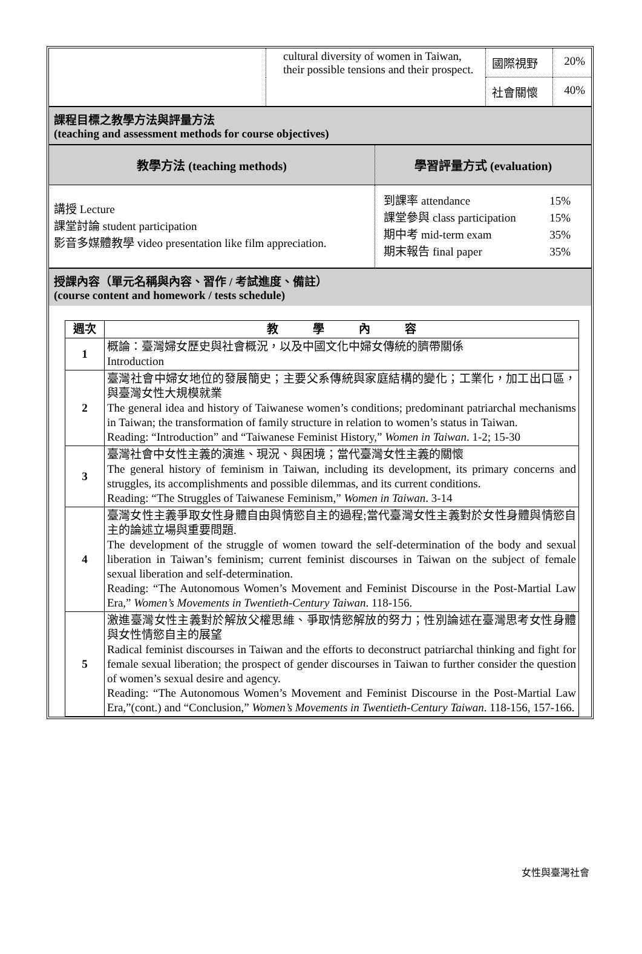| | cultural diversity of women in Taiwan, their possible tensions and their prospect. | 國際視野 | 20% |
| | | 社會關懷 | 40% |
課程目標之教學方法與評量方法
(teaching and assessment methods for course objectives)
| 教學方法 (teaching methods) | 學習評量方式 (evaluation) |
| --- | --- |
| 講授 Lecture 課堂討論 student participation 影音多媒體教學 video presentation like film appreciation. | / 到課率 attendance 課堂參與 class participation 期中考 mid-term exam 期末報告 final paper / 15% 15% 35% 35% / |
授課內容（單元名稱與內容、習作 / 考試進度、備註）
(course content and homework / tests schedule)
| 週次 | 教 學 內 容 |
| 1 | 概論：臺灣婦女歷史與社會概況，以及中國文化中婦女傳統的臍帶關係 Introduction |
| 2 | 臺灣社會中婦女地位的發展簡史；主要父系傳統與家庭結構的變化；工業化，加工出口區，與臺灣女性大規模就業 The general idea and history of Taiwanese women’s conditions; predominant patriarchal mechanisms in Taiwan; the transformation of family structure in relation to women’s status in Taiwan. Reading: “Introduction” and “Taiwanese Feminist History,” Women in Taiwan . 1-2; 15-30 |
| 3 | 臺灣社會中女性主義的演進、現況、與困境；當代臺灣女性主義的關懷 The general history of feminism in Taiwan, including its development, its primary concerns and struggles, its accomplishments and possible dilemmas, and its current conditions. Reading: “The Struggles of Taiwanese Feminism,” Women in Taiwan . 3-14 |
| 4 | 臺灣女性主義爭取女性身體自由與情慾自主的過程;當代臺灣女性主義對於女性身體與情慾自主的論述立場與重要問題. The development of the struggle of women toward the self-determination of the body and sexual liberation in Taiwan’s feminism; current feminist discourses in Taiwan on the subject of female sexual liberation and self-determination. Reading: “The Autonomous Women’s Movement and Feminist Discourse in the Post-Martial Law Era,” Women’s Movements in Twentieth-Century Taiwan . 118-156. |
| 5 | 激進臺灣女性主義對於解放父權思維、爭取情慾解放的努力；性別論述在臺灣思考女性身體與女性情慾自主的展望 Radical feminist discourses in Taiwan and the efforts to deconstruct patriarchal thinking and fight for female sexual liberation; the prospect of gender discourses in Taiwan to further consider the question of women’s sexual desire and agency. Reading: “The Autonomous Women’s Movement and Feminist Discourse in the Post-Martial Law Era,”(cont.) and “Conclusion,” Women’s Movements in Twentieth-Century Taiwan . 118-156, 157-166. |
女性與臺灣社會